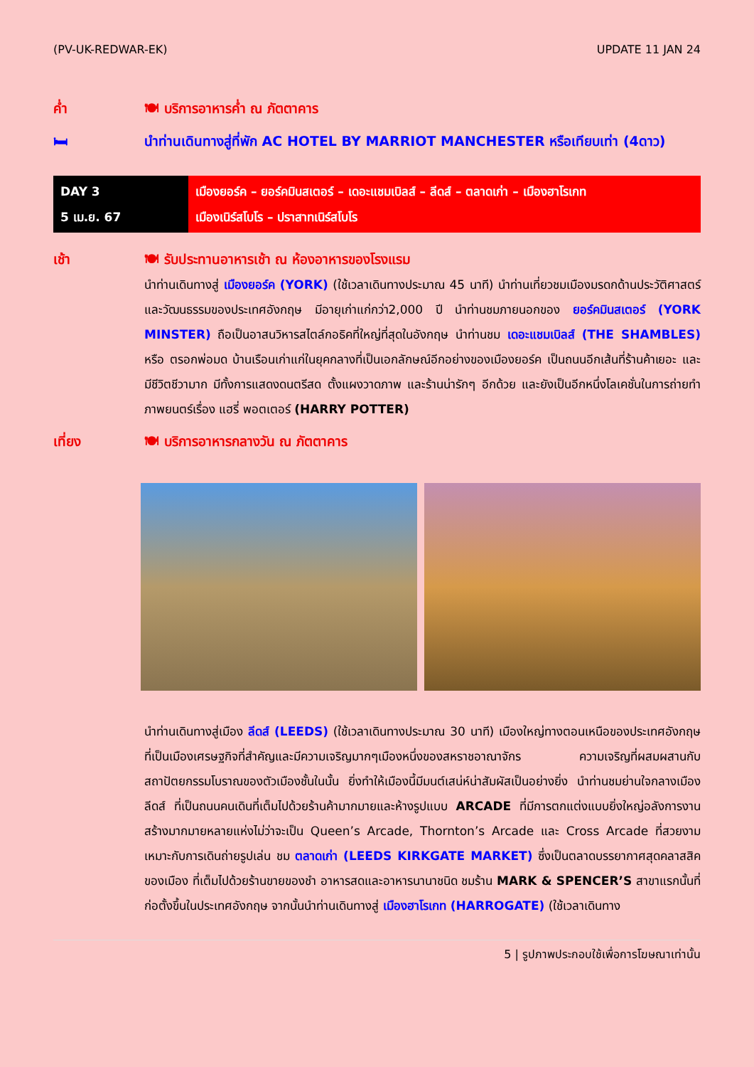(PV-UK-REDWAR-EK) UPDATE 11 JAN 24
ค่ำ 🍽 บริการอาหารค่ำ ณ ภัตตาคาร
🛏 นำท่านเดินทางสู่ที่พัก AC HOTEL BY MARRIOT MANCHESTER หรือเทียบเท่า (4ดาว)
| DAY 3 5 เม.ย. 67 | เมืองยอร์ค – ยอร์คมินสเตอร์ – เดอะแชมเบิลส์ – ลีดส์ – ตลาดเก่า – เมืองฮาโรเกท เมืองเนิร์สโบโร – ปราสาทเนิร์สโบโร |
เช้า 🍽 รับประทานอาหารเช้า ณ ห้องอาหารของโรงแรม
นำท่านเดินทางสู่ เมืองยอร์ค (YORK) (ใช้เวลาเดินทางประมาณ 45 นาที) นำท่านเที่ยวชมเมืองมรดกด้านประวัติศาสตร์และวัฒนธรรมของประเทศอังกฤษ มีอายุเก่าแก่กว่า2,000 ปี นำท่านชมภายนอกของ ยอร์คมินสเตอร์ (YORK MINSTER) ถือเป็นอาสนวิหารสไตล์กอธิคที่ใหญ่ที่สุดในอังกฤษ นำท่านชม เดอะแชมเบิลส์ (THE SHAMBLES) หรือ ตรอกพ่อมด บ้านเรือนเก่าแก่ในยุคกลางที่เป็นเอกลักษณ์อีกอย่างของเมืองยอร์ค เป็นถนนอีกเส้นที่ร้านค้าเยอะ และมีชีวิตชีวามาก มีทั้งการแสดงดนตรีสด ตั้งแผงวาดภาพ และร้านน่ารักๆ อีกด้วย และยังเป็นอีกหนึ่งโลเคชั่นในการถ่ายทำภาพยนตร์เรื่อง แฮรี่ พอตเตอร์ (HARRY POTTER)
เที่ยง 🍽 บริการอาหารกลางวัน ณ ภัตตาคาร
นำท่านเดินทางสู่เมือง ลีดส์ (LEEDS) (ใช้เวลาเดินทางประมาณ 30 นาที) เมืองใหญ่ทางตอนเหนือของประเทศอังกฤษที่เป็นเมืองเศรษฐกิจที่สำคัญและมีความเจริญมากๆเมืองหนึ่งของสหราชอาณาจักร ความเจริญที่ผสมผสานกับสถาปัตยกรรมโบราณของตัวเมืองชั้นในนั้น ยิ่งทำให้เมืองนี้มีมนต์เสน่ห์น่าสัมผัสเป็นอย่างยิ่ง นำท่านชมย่านใจกลางเมืองลีดส์ ที่เป็นถนนคนเดินที่เต็มไปด้วยร้านค้ามากมายและห้างรูปแบบ ARCADE ที่มีการตกแต่งแบบยิ่งใหญ่อลังการงานสร้างมากมายหลายแห่งไม่ว่าจะเป็น Queen’s Arcade, Thornton’s Arcade และ Cross Arcade ที่สวยงามเหมาะกับการเดินถ่ายรูปเล่น ชม ตลาดเก่า (LEEDS KIRKGATE MARKET) ซึ่งเป็นตลาดบรรยากาศสุดคลาสสิคของเมือง ที่เต็มไปด้วยร้านขายของชำ อาหารสดและอาหารนานาชนิด ชมร้าน MARK & SPENCER’S สาขาแรกนั้นที่ก่อตั้งขึ้นในประเทศอังกฤษ จากนั้นนำท่านเดินทางสู่ เมืองฮาโรเกท (HARROGATE) (ใช้เวลาเดินทาง
5 | รูปภาพประกอบใช้เพื่อการโฆษณาเท่านั้น